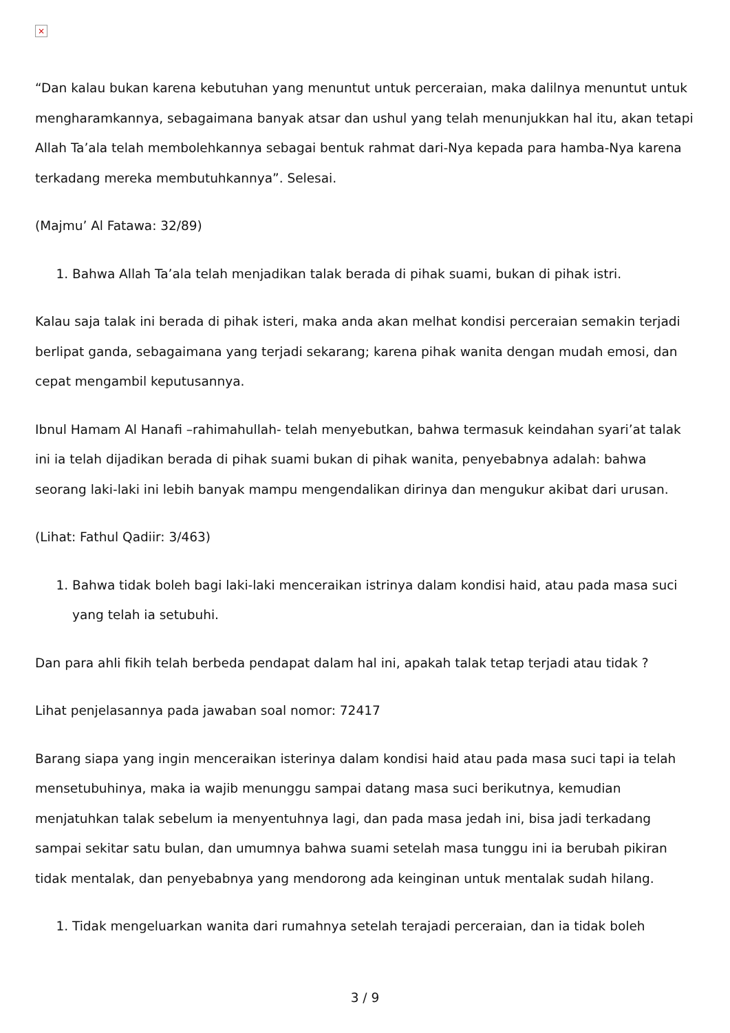×
“Dan kalau bukan karena kebutuhan yang menuntut untuk perceraian, maka dalilnya menuntut untuk mengharamkannya, sebagaimana banyak atsar dan ushul yang telah menunjukkan hal itu, akan tetapi Allah Ta’ala telah membolehkannya sebagai bentuk rahmat dari-Nya kepada para hamba-Nya karena terkadang mereka membutuhkannya”. Selesai.
(Majmu’ Al Fatawa: 32/89)
1. Bahwa Allah Ta’ala telah menjadikan talak berada di pihak suami, bukan di pihak istri.
Kalau saja talak ini berada di pihak isteri, maka anda akan melhat kondisi perceraian semakin terjadi berlipat ganda, sebagaimana yang terjadi sekarang; karena pihak wanita dengan mudah emosi, dan cepat mengambil keputusannya.
Ibnul Hamam Al Hanafi –rahimahullah- telah menyebutkan, bahwa termasuk keindahan syari’at talak ini ia telah dijadikan berada di pihak suami bukan di pihak wanita, penyebabnya adalah: bahwa seorang laki-laki ini lebih banyak mampu mengendalikan dirinya dan mengukur akibat dari urusan.
(Lihat: Fathul Qadiir: 3/463)
1. Bahwa tidak boleh bagi laki-laki menceraikan istrinya dalam kondisi haid, atau pada masa suci yang telah ia setubuhi.
Dan para ahli fikih telah berbeda pendapat dalam hal ini, apakah talak tetap terjadi atau tidak ?
Lihat penjelasannya pada jawaban soal nomor: 72417
Barang siapa yang ingin menceraikan isterinya dalam kondisi haid atau pada masa suci tapi ia telah mensetubuhinya, maka ia wajib menunggu sampai datang masa suci berikutnya, kemudian menjatuhkan talak sebelum ia menyentuhnya lagi, dan pada masa jedah ini, bisa jadi terkadang sampai sekitar satu bulan, dan umumnya bahwa suami setelah masa tunggu ini ia berubah pikiran tidak mentalak, dan penyebabnya yang mendorong ada keinginan untuk mentalak sudah hilang.
1. Tidak mengeluarkan wanita dari rumahnya setelah terajadi perceraian, dan ia tidak boleh
3 / 9